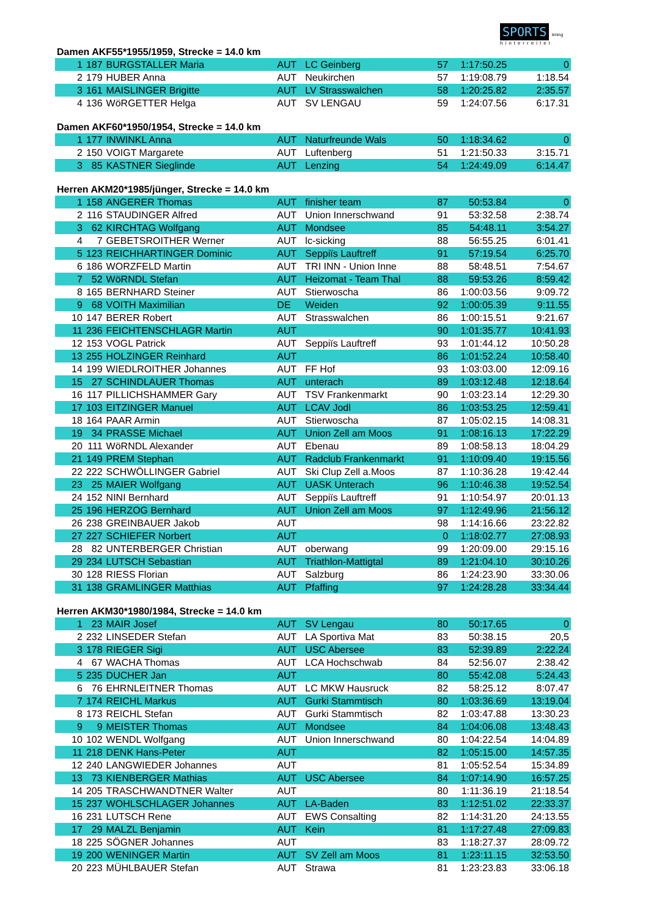SPORTS timing
hinterreiter
Damen AKF55*1955/1959, Strecke = 14.0 km
| 1 | 187 | BURGSTALLER Maria | AUT | LC Geinberg | 57 | 1:17:50.25 | 0 |
| 2 | 179 | HUBER Anna | AUT | Neukirchen | 57 | 1:19:08.79 | 1:18.54 |
| 3 | 161 | MAISLINGER Brigitte | AUT | LV Strasswalchen | 58 | 1:20:25.82 | 2:35.57 |
| 4 | 136 | WöRGETTER Helga | AUT | SV LENGAU | 59 | 1:24:07.56 | 6:17.31 |
Damen AKF60*1950/1954, Strecke = 14.0 km
| 1 | 177 | INWINKL Anna | AUT | Naturfreunde Wals | 50 | 1:18:34.62 | 0 |
| 2 | 150 | VOIGT Margarete | AUT | Luftenberg | 51 | 1:21:50.33 | 3:15.71 |
| 3 | 85 | KASTNER Sieglinde | AUT | Lenzing | 54 | 1:24:49.09 | 6:14.47 |
Herren AKM20*1985/jünger, Strecke = 14.0 km
| 1 | 158 | ANGERER Thomas | AUT | finisher team | 87 | 50:53.84 | 0 |
| 2 | 116 | STAUDINGER Alfred | AUT | Union Innerschwand | 91 | 53:32.58 | 2:38.74 |
| 3 | 62 | KIRCHTAG Wolfgang | AUT | Mondsee | 85 | 54:48.11 | 3:54.27 |
| 4 | 7 | GEBETSROITHER Werner | AUT | lc-sicking | 88 | 56:55.25 | 6:01.41 |
| 5 | 123 | REICHHARTINGER Dominic | AUT | Seppiïs Lauftreff | 91 | 57:19.54 | 6:25.70 |
| 6 | 186 | WORZFELD Martin | AUT | TRI INN - Union Inne | 88 | 58:48.51 | 7:54.67 |
| 7 | 52 | WöRNDL Stefan | AUT | Heizomat - Team Thal | 88 | 59:53.26 | 8:59.42 |
| 8 | 165 | BERNHARD Steiner | AUT | Stierwoscha | 86 | 1:00:03.56 | 9:09.72 |
| 9 | 68 | VOITH Maximilian | DE | Weiden | 92 | 1:00:05.39 | 9:11.55 |
| 10 | 147 | BERER Robert | AUT | Strasswalchen | 86 | 1:00:15.51 | 9:21.67 |
| 11 | 236 | FEICHTENSCHLAGR Martin | AUT | | 90 | 1:01:35.77 | 10:41.93 |
| 12 | 153 | VOGL Patrick | AUT | Seppiïs Lauftreff | 93 | 1:01:44.12 | 10:50.28 |
| 13 | 255 | HOLZINGER Reinhard | AUT | | 86 | 1:01:52.24 | 10:58.40 |
| 14 | 199 | WIEDLROITHER Johannes | AUT | FF Hof | 93 | 1:03:03.00 | 12:09.16 |
| 15 | 27 | SCHINDLAUER Thomas | AUT | unterach | 89 | 1:03:12.48 | 12:18.64 |
| 16 | 117 | PILLICHSHAMMER Gary | AUT | TSV Frankenmarkt | 90 | 1:03:23.14 | 12:29.30 |
| 17 | 103 | EITZINGER Manuel | AUT | LCAV Jodl | 86 | 1:03:53.25 | 12:59.41 |
| 18 | 164 | PAAR Armin | AUT | Stierwoscha | 87 | 1:05:02.15 | 14:08.31 |
| 19 | 34 | PRASSE Michael | AUT | Union Zell am Moos | 91 | 1:08:16.13 | 17:22.29 |
| 20 | 111 | WöRNDL Alexander | AUT | Ebenau | 89 | 1:08:58.13 | 18:04.29 |
| 21 | 149 | PREM Stephan | AUT | Radclub Frankenmarkt | 91 | 1:10:09.40 | 19:15.56 |
| 22 | 222 | SCHWÖLLINGER Gabriel | AUT | Ski Clup Zell a.Moos | 87 | 1:10:36.28 | 19:42.44 |
| 23 | 25 | MAIER Wolfgang | AUT | UASK Unterach | 96 | 1:10:46.38 | 19:52.54 |
| 24 | 152 | NINI Bernhard | AUT | Seppiïs Lauftreff | 91 | 1:10:54.97 | 20:01.13 |
| 25 | 196 | HERZOG Bernhard | AUT | Union Zell am Moos | 97 | 1:12:49.96 | 21:56.12 |
| 26 | 238 | GREINBAUER Jakob | AUT | | 98 | 1:14:16.66 | 23:22.82 |
| 27 | 227 | SCHIEFER Norbert | AUT | | 0 | 1:18:02.77 | 27:08.93 |
| 28 | 82 | UNTERBERGER Christian | AUT | oberwang | 99 | 1:20:09.00 | 29:15.16 |
| 29 | 234 | LUTSCH Sebastian | AUT | Triathlon-Mattigtal | 89 | 1:21:04.10 | 30:10.26 |
| 30 | 128 | RIESS Florian | AUT | Salzburg | 86 | 1:24:23.90 | 33:30.06 |
| 31 | 138 | GRAMLINGER Matthias | AUT | Pfaffing | 97 | 1:24:28.28 | 33:34.44 |
Herren AKM30*1980/1984, Strecke = 14.0 km
| 1 | 23 | MAIR Josef | AUT | SV Lengau | 80 | 50:17.65 | 0 |
| 2 | 232 | LINSEDER Stefan | AUT | LA Sportiva Mat | 83 | 50:38.15 | 20,5 |
| 3 | 178 | RIEGER Sigi | AUT | USC Abersee | 83 | 52:39.89 | 2:22.24 |
| 4 | 67 | WACHA Thomas | AUT | LCA Hochschwab | 84 | 52:56.07 | 2:38.42 |
| 5 | 235 | DUCHER Jan | AUT | | 80 | 55:42.08 | 5:24.43 |
| 6 | 76 | EHRNLEITNER Thomas | AUT | LC MKW Hausruck | 82 | 58:25.12 | 8:07.47 |
| 7 | 174 | REICHL Markus | AUT | Gurki Stammtisch | 80 | 1:03:36.69 | 13:19.04 |
| 8 | 173 | REICHL Stefan | AUT | Gurki Stammtisch | 82 | 1:03:47.88 | 13:30.23 |
| 9 | 9 | MEISTER Thomas | AUT | Mondsee | 84 | 1:04:06.08 | 13:48.43 |
| 10 | 102 | WENDL Wolfgang | AUT | Union Innerschwand | 80 | 1:04:22.54 | 14:04.89 |
| 11 | 218 | DENK Hans-Peter | AUT | | 82 | 1:05:15.00 | 14:57.35 |
| 12 | 240 | LANGWIEDER Johannes | AUT | | 81 | 1:05:52.54 | 15:34.89 |
| 13 | 73 | KIENBERGER Mathias | AUT | USC Abersee | 84 | 1:07:14.90 | 16:57.25 |
| 14 | 205 | TRASCHWANDTNER Walter | AUT | | 80 | 1:11:36.19 | 21:18.54 |
| 15 | 237 | WOHLSCHLAGER Johannes | AUT | LA-Baden | 83 | 1:12:51.02 | 22:33.37 |
| 16 | 231 | LUTSCH Rene | AUT | EWS Consalting | 82 | 1:14:31.20 | 24:13.55 |
| 17 | 29 | MALZL Benjamin | AUT | Kein | 81 | 1:17:27.48 | 27:09.83 |
| 18 | 225 | SÖGNER Johannes | AUT | | 83 | 1:18:27.37 | 28:09.72 |
| 19 | 200 | WENINGER Martin | AUT | SV Zell am Moos | 81 | 1:23:11.15 | 32:53.50 |
| 20 | 223 | MÜHLBAUER Stefan | AUT | Strawa | 81 | 1:23:23.83 | 33:06.18 |